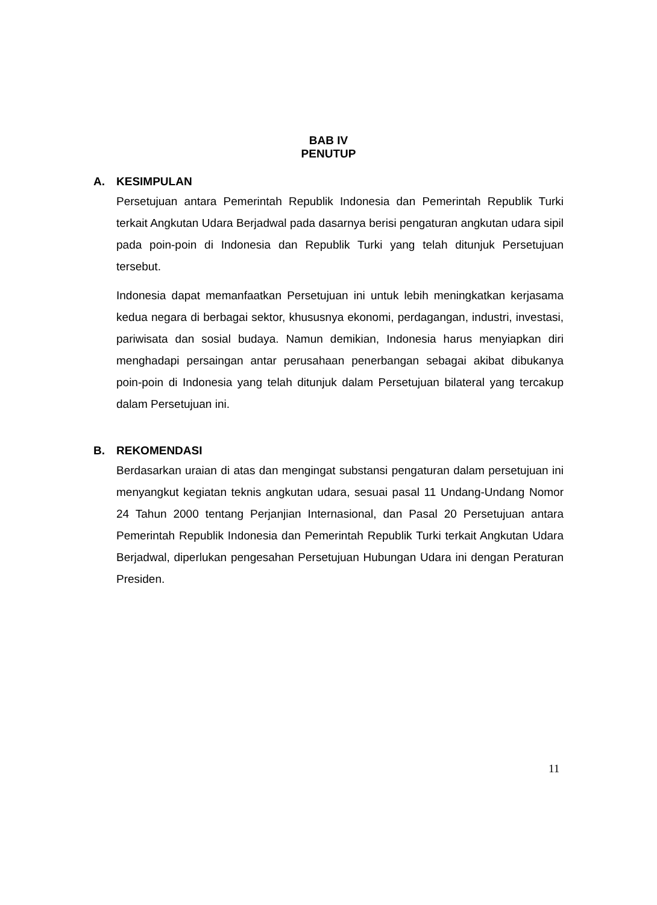BAB IV
PENUTUP
A. KESIMPULAN
Persetujuan antara Pemerintah Republik Indonesia dan Pemerintah Republik Turki terkait Angkutan Udara Berjadwal pada dasarnya berisi pengaturan angkutan udara sipil pada poin-poin di Indonesia dan Republik Turki yang telah ditunjuk Persetujuan tersebut.
Indonesia dapat memanfaatkan Persetujuan ini untuk lebih meningkatkan kerjasama kedua negara di berbagai sektor, khususnya ekonomi, perdagangan, industri, investasi, pariwisata dan sosial budaya. Namun demikian, Indonesia harus menyiapkan diri menghadapi persaingan antar perusahaan penerbangan sebagai akibat dibukanya poin-poin di Indonesia yang telah ditunjuk dalam Persetujuan bilateral yang tercakup dalam Persetujuan ini.
B. REKOMENDASI
Berdasarkan uraian di atas dan mengingat substansi pengaturan dalam persetujuan ini menyangkut kegiatan teknis angkutan udara, sesuai pasal 11 Undang-Undang Nomor 24 Tahun 2000 tentang Perjanjian Internasional, dan Pasal 20 Persetujuan antara Pemerintah Republik Indonesia dan Pemerintah Republik Turki terkait Angkutan Udara Berjadwal, diperlukan pengesahan Persetujuan Hubungan Udara ini dengan Peraturan Presiden.
11